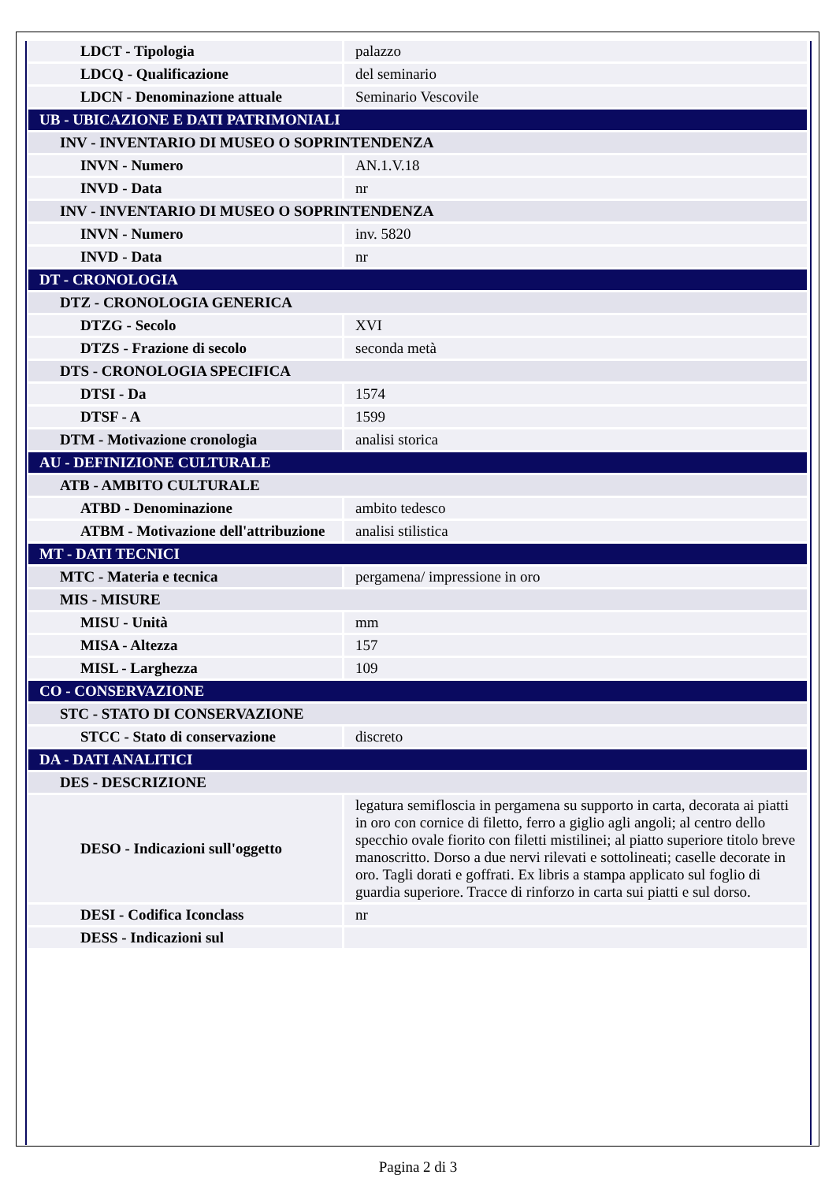| LDCT - Tipologia | palazzo |
| LDCQ - Qualificazione | del seminario |
| LDCN - Denominazione attuale | Seminario Vescovile |
| UB - UBICAZIONE E DATI PATRIMONIALI | |
| INV - INVENTARIO DI MUSEO O SOPRINTENDENZA | |
| INVN - Numero | AN.1.V.18 |
| INVD - Data | nr |
| INV - INVENTARIO DI MUSEO O SOPRINTENDENZA | |
| INVN - Numero | inv. 5820 |
| INVD - Data | nr |
| DT - CRONOLOGIA | |
| DTZ - CRONOLOGIA GENERICA | |
| DTZG - Secolo | XVI |
| DTZS - Frazione di secolo | seconda metà |
| DTS - CRONOLOGIA SPECIFICA | |
| DTSI - Da | 1574 |
| DTSF - A | 1599 |
| DTM - Motivazione cronologia | analisi storica |
| AU - DEFINIZIONE CULTURALE | |
| ATB - AMBITO CULTURALE | |
| ATBD - Denominazione | ambito tedesco |
| ATBM - Motivazione dell'attribuzione | analisi stilistica |
| MT - DATI TECNICI | |
| MTC - Materia e tecnica | pergamena/ impressione in oro |
| MIS - MISURE | |
| MISU - Unità | mm |
| MISA - Altezza | 157 |
| MISL - Larghezza | 109 |
| CO - CONSERVAZIONE | |
| STC - STATO DI CONSERVAZIONE | |
| STCC - Stato di conservazione | discreto |
| DA - DATI ANALITICI | |
| DES - DESCRIZIONE | |
| DESO - Indicazioni sull'oggetto | legatura semifloscia in pergamena su supporto in carta, decorata ai piatti in oro con cornice di filetto, ferro a giglio agli angoli; al centro dello specchio ovale fiorito con filetti mistilinei; al piatto superiore titolo breve manoscritto. Dorso a due nervi rilevati e sottolineati; caselle decorate in oro. Tagli dorati e goffrati. Ex libris a stampa applicato sul foglio di guardia superiore. Tracce di rinforzo in carta sui piatti e sul dorso. |
| DESI - Codifica Iconclass | nr |
| DESS - Indicazioni sul | |
Pagina 2 di 3